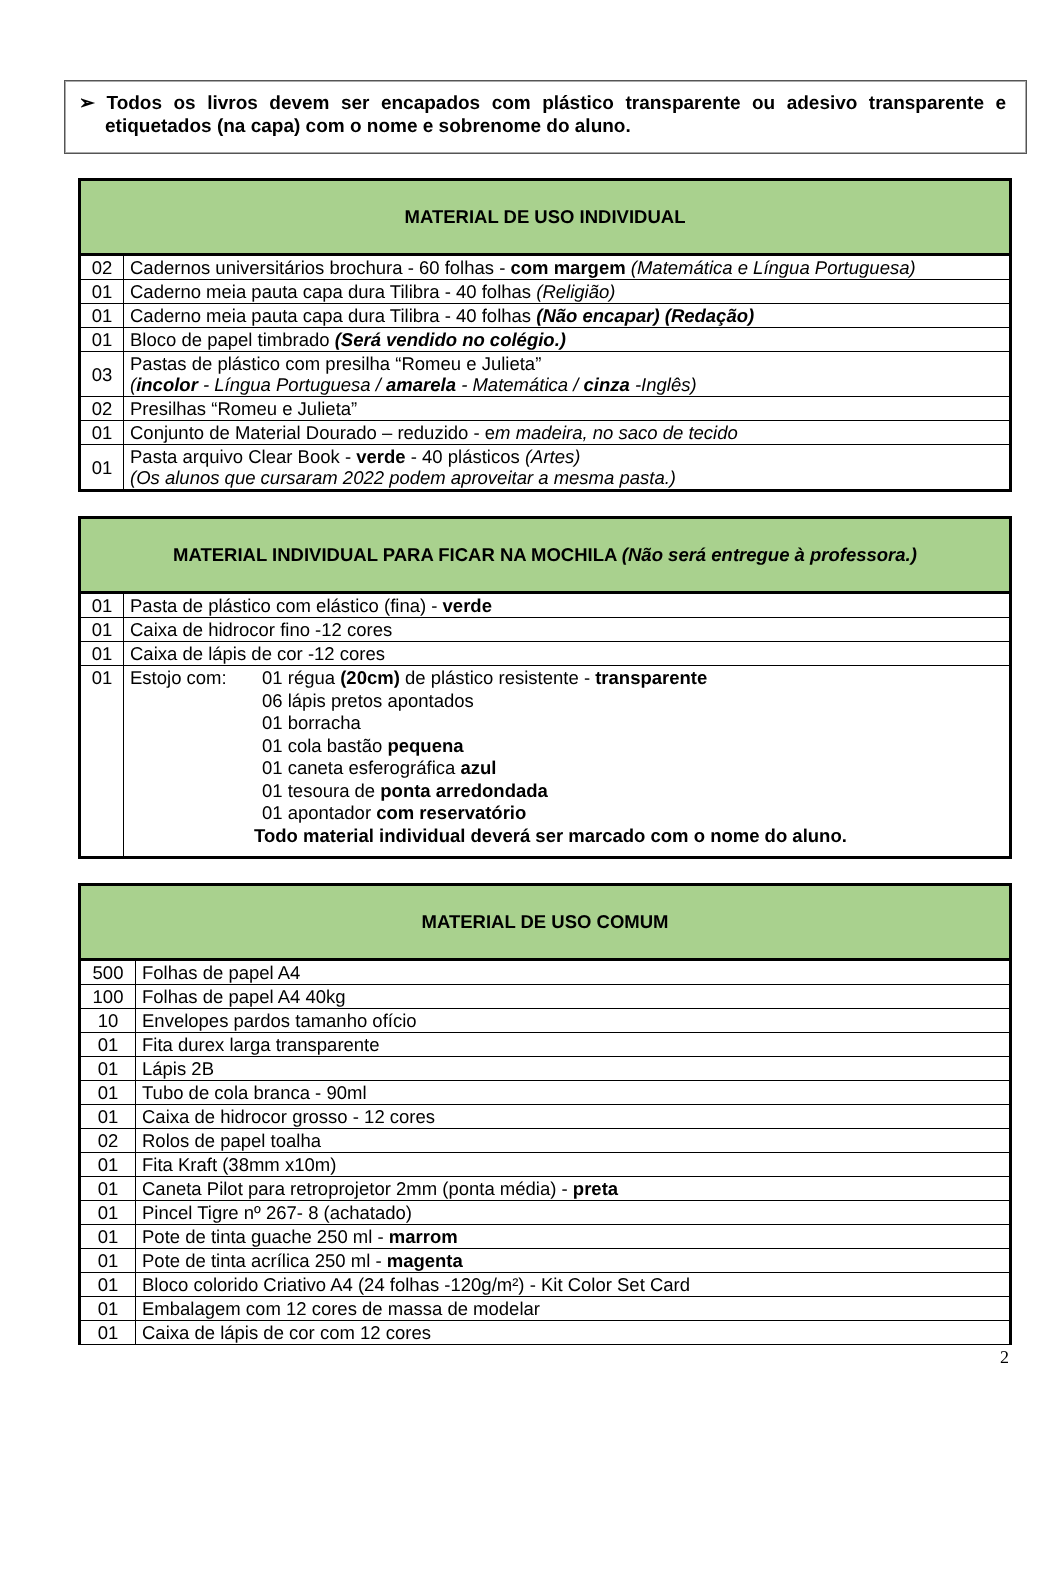➢ Todos os livros devem ser encapados com plástico transparente ou adesivo transparente e etiquetados (na capa) com o nome e sobrenome do aluno.
| MATERIAL DE USO INDIVIDUAL | |
| --- | --- |
| 02 | Cadernos universitários brochura - 60 folhas - com margem (Matemática e Língua Portuguesa) |
| 01 | Caderno meia pauta capa dura Tilibra - 40 folhas (Religião) |
| 01 | Caderno meia pauta capa dura Tilibra - 40 folhas (Não encapar) (Redação) |
| 01 | Bloco de papel timbrado (Será vendido no colégio.) |
| 03 | Pastas de plástico com presilha “Romeu e Julieta” ( incolor - Língua Portuguesa / amarela - Matemática / cinza -Inglês) |
| 02 | Presilhas “Romeu e Julieta” |
| 01 | Conjunto de Material Dourado – reduzido - e m madeira, no saco de tecido |
| 01 | Pasta arquivo Clear Book - verde - 40 plásticos (Artes) (Os alunos que cursaram 2022 podem aproveitar a mesma pasta.) |
| MATERIAL INDIVIDUAL PARA FICAR NA MOCHILA (Não será entregue à professora.) | |
| --- | --- |
| 01 | Pasta de plástico com elástico (fina) - verde |
| 01 | Caixa de hidrocor fino -12 cores |
| 01 | Caixa de lápis de cor -12 cores |
| 01 | Estojo com: 01 régua (20cm) de plástico resistente - transparente 06 lápis pretos apontados 01 borracha 01 cola bastão pequena 01 caneta esferográfica azul 01 tesoura de ponta arredondada 01 apontador com reservatório Todo material individual deverá ser marcado com o nome do aluno. |
| MATERIAL DE USO COMUM | |
| --- | --- |
| 500 | Folhas de papel A4 |
| 100 | Folhas de papel A4 40kg |
| 10 | Envelopes pardos tamanho ofício |
| 01 | Fita durex larga transparente |
| 01 | Lápis 2B |
| 01 | Tubo de cola branca - 90ml |
| 01 | Caixa de hidrocor grosso - 12 cores |
| 02 | Rolos de papel toalha |
| 01 | Fita Kraft (38mm x10m) |
| 01 | Caneta Pilot para retroprojetor 2mm (ponta média) - preta |
| 01 | Pincel Tigre nº 267- 8 (achatado) |
| 01 | Pote de tinta guache 250 ml - marrom |
| 01 | Pote de tinta acrílica 250 ml - magenta |
| 01 | Bloco colorido Criativo A4 (24 folhas -120g/m²) - Kit Color Set Card |
| 01 | Embalagem com 12 cores de massa de modelar |
| 01 | Caixa de lápis de cor com 12 cores |
2